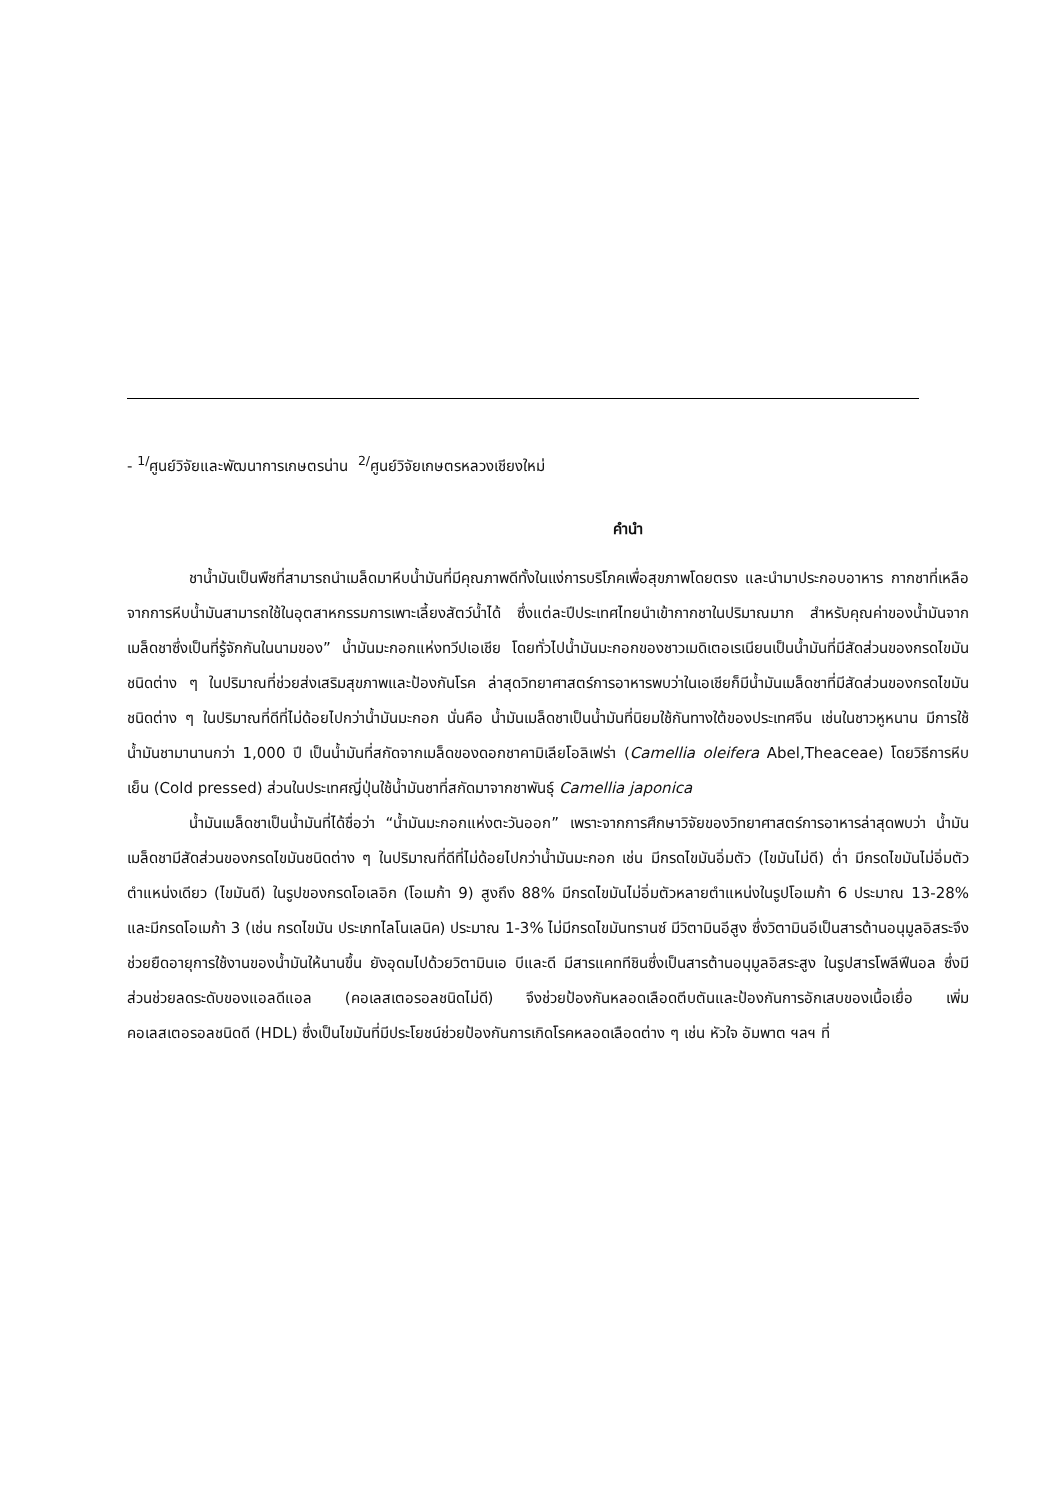- <sup>1/</sup>ศูนย์วิจัยและพัฒนาการเกษตรน่าน <sup>2/</sup>ศูนย์วิจัยเกษตรหลวงเชียงใหม่
คำนำ
ชาน้ำมันเป็นพืชที่สามารถนำเมล็ดมาหีบน้ำมันที่มีคุณภาพดีทั้งในแง่การบริโภคเพื่อสุขภาพโดยตรง และนำมาประกอบอาหาร กากชาที่เหลือจากการหีบน้ำมันสามารถใช้ในอุตสาหกรรมการเพาะเลี้ยงสัตว์น้ำได้ ซึ่งแต่ละปีประเทศไทยนำเข้ากากชาในปริมาณมาก สำหรับคุณค่าของน้ำมันจากเมล็ดชาซึ่งเป็นที่รู้จักกันในนามของ” น้ำมันมะกอกแห่งทวีปเอเชีย โดยทั่วไปน้ำมันมะกอกของชาวเมดิเตอเรเนียนเป็นน้ำมันที่มีสัดส่วนของกรดไขมันชนิดต่าง ๆ ในปริมาณที่ช่วยส่งเสริมสุขภาพและป้องกันโรค ล่าสุดวิทยาศาสตร์การอาหารพบว่าในเอเชียก็มีน้ำมันเมล็ดชาที่มีสัดส่วนของกรดไขมันชนิดต่าง ๆ ในปริมาณที่ดีที่ไม่ด้อยไปกว่าน้ำมันมะกอก นั่นคือ น้ำมันเมล็ดชาเป็นน้ำมันที่นิยมใช้กันทางใต้ของประเทศจีน เช่นในชาวหูหนาน มีการใช้น้ำมันชามานานกว่า 1,000 ปี เป็นน้ำมันที่สกัดจากเมล็ดของดอกชาคามิเลียโอลิเฟร่า (Camellia oleifera Abel,Theaceae) โดยวิธีการหีบเย็น (Cold pressed) ส่วนในประเทศญี่ปุ่นใช้น้ำมันชาที่สกัดมาจากชาพันธุ์ Camellia japonica
น้ำมันเมล็ดชาเป็นน้ำมันที่ได้ชื่อว่า “น้ำมันมะกอกแห่งตะวันออก” เพราะจากการศึกษาวิจัยของวิทยาศาสตร์การอาหารล่าสุดพบว่า น้ำมันเมล็ดชามีสัดส่วนของกรดไขมันชนิดต่าง ๆ ในปริมาณที่ดีที่ไม่ด้อยไปกว่าน้ำมันมะกอก เช่น มีกรดไขมันอิ่มตัว (ไขมันไม่ดี) ต่ำ มีกรดไขมันไม่อิ่มตัวตำแหน่งเดียว (ไขมันดี) ในรูปของกรดโอเลอิก (โอเมก้า 9) สูงถึง 88% มีกรดไขมันไม่อิ่มตัวหลายตำแหน่งในรูปโอเมก้า 6 ประมาณ 13-28% และมีกรดโอเมก้า 3 (เช่น กรดไขมัน ประเภทไลโนเลนิค) ประมาณ 1-3% ไม่มีกรดไขมันทรานซ์ มีวิตามินอีสูง ซึ่งวิตามินอีเป็นสารต้านอนุมูลอิสระจึงช่วยยืดอายุการใช้งานของน้ำมันให้นานขึ้น ยังอุดมไปด้วยวิตามินเอ บีและดี มีสารแคททีชินซึ่งเป็นสารต้านอนุมูลอิสระสูง ในรูปสารโพลีฟีนอล ซึ่งมีส่วนช่วยลดระดับของแอลดีแอล (คอเลสเตอรอลชนิดไม่ดี) จึงช่วยป้องกันหลอดเลือดตีบตันและป้องกันการอักเสบของเนื้อเยื่อ เพิ่มคอเลสเตอรอลชนิดดี (HDL) ซึ่งเป็นไขมันที่มีประโยชน์ช่วยป้องกันการเกิดโรคหลอดเลือดต่าง ๆ เช่น หัวใจ อัมพาต ฯลฯ ที่